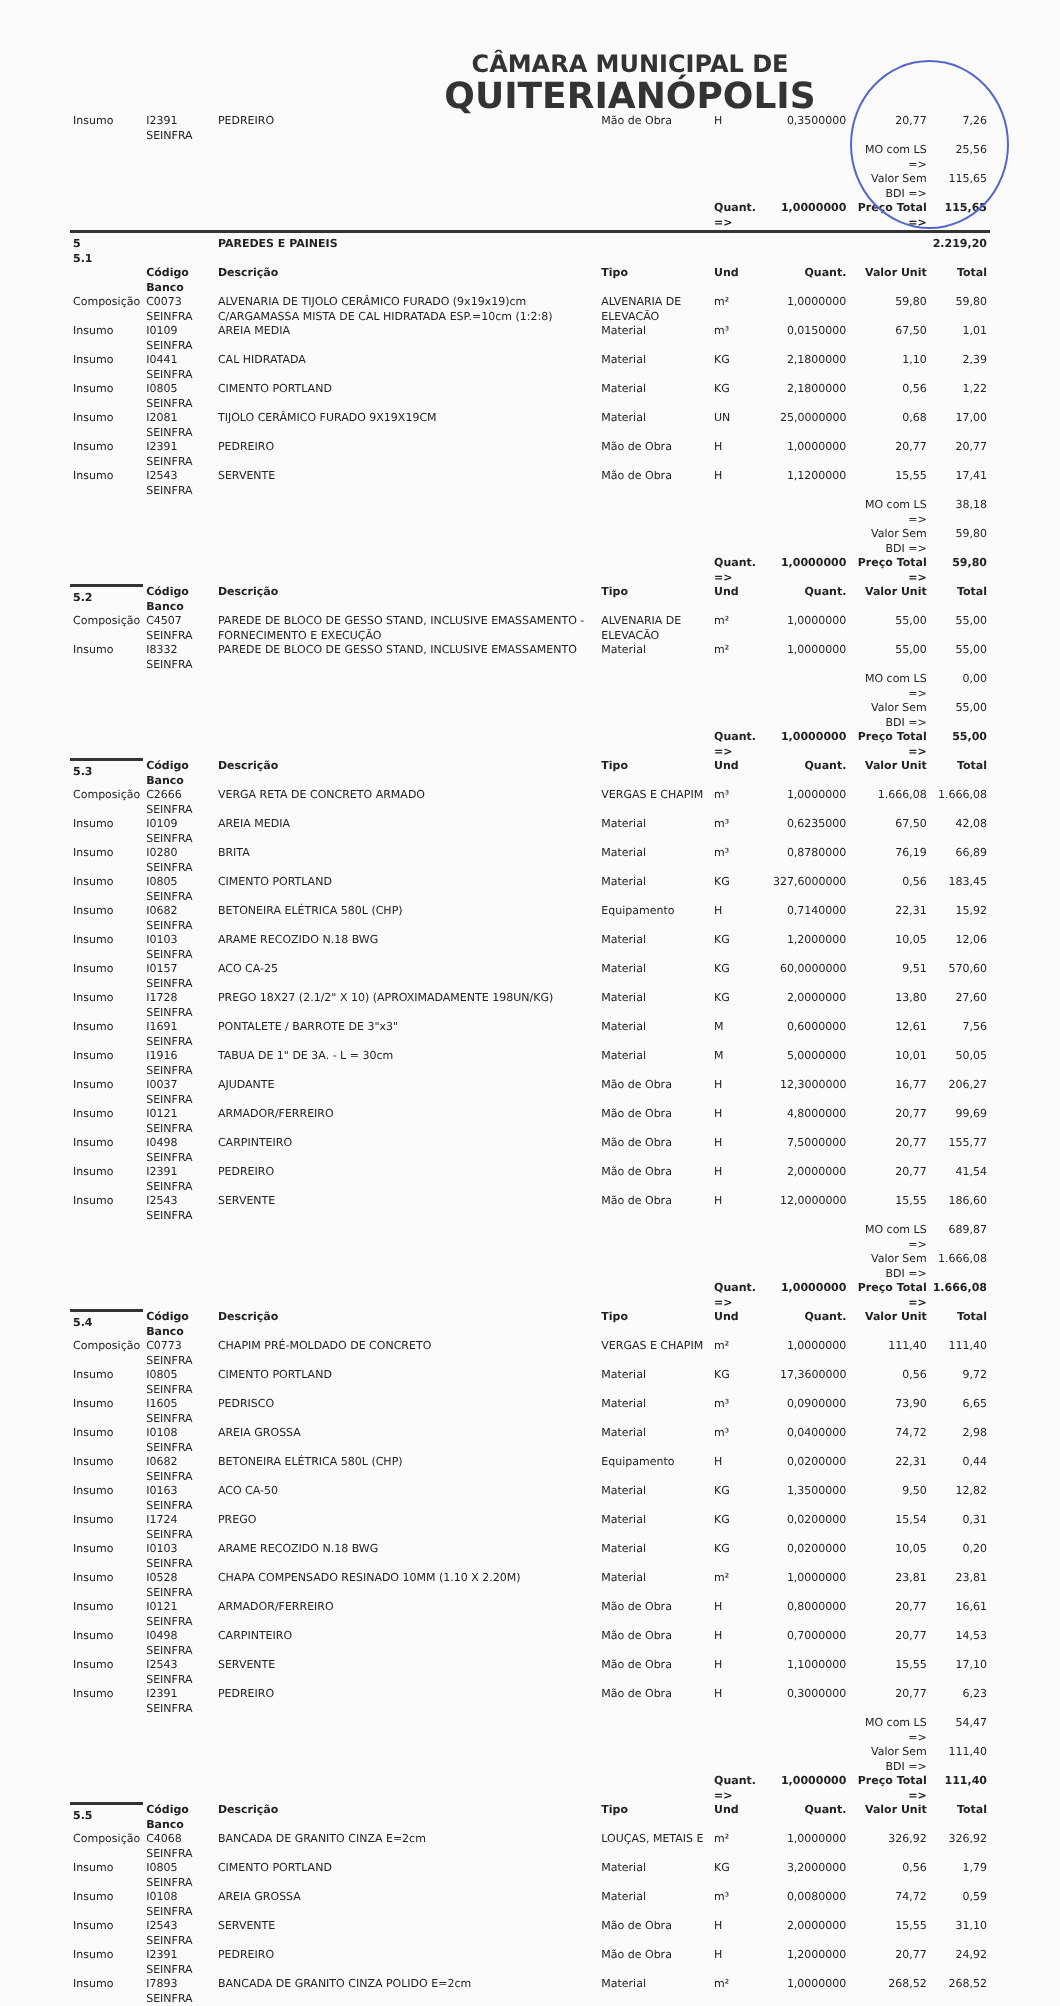CÂMARA MUNICIPAL DE
QUITERIANÓPOLIS
| Insumo | I2391 SEINFRA | PEDREIRO | Mão de Obra | H | 0,3500000 | 20,77 | 7,26 |
| | | | | | | MO com LS => | 25,56 |
| | | | | | | Valor Sem BDI => | 115,65 |
| | | | | Quant. => | 1,0000000 | Preço Total => | 115,65 |
| 5 5.1 | | PAREDES E PAINEIS | | | | | 2.219,20 |
| | Código Banco | Descrição | Tipo | Und | Quant. | Valor Unit | Total |
| Composição | C0073 SEINFRA | ALVENARIA DE TIJOLO CERÂMICO FURADO (9x19x19)cm C/ARGAMASSA MISTA DE CAL HIDRATADA ESP.=10cm (1:2:8) | ALVENARIA DE ELEVACÃO | m² | 1,0000000 | 59,80 | 59,80 |
| Insumo | I0109 SEINFRA | AREIA MEDIA | Material | m³ | 0,0150000 | 67,50 | 1,01 |
| Insumo | I0441 SEINFRA | CAL HIDRATADA | Material | KG | 2,1800000 | 1,10 | 2,39 |
| Insumo | I0805 SEINFRA | CIMENTO PORTLAND | Material | KG | 2,1800000 | 0,56 | 1,22 |
| Insumo | I2081 SEINFRA | TIJOLO CERÂMICO FURADO 9X19X19CM | Material | UN | 25,0000000 | 0,68 | 17,00 |
| Insumo | I2391 SEINFRA | PEDREIRO | Mão de Obra | H | 1,0000000 | 20,77 | 20,77 |
| Insumo | I2543 SEINFRA | SERVENTE | Mão de Obra | H | 1,1200000 | 15,55 | 17,41 |
| | | | | | | MO com LS => | 38,18 |
| | | | | | | Valor Sem BDI => | 59,80 |
| | | | | Quant. => | 1,0000000 | Preço Total => | 59,80 |
| 5.2 | Código Banco | Descrição | Tipo | Und | Quant. | Valor Unit | Total |
| Composição | C4507 SEINFRA | PAREDE DE BLOCO DE GESSO STAND, INCLUSIVE EMASSAMENTO - FORNECIMENTO E EXECUÇÃO | ALVENARIA DE ELEVACÃO | m² | 1,0000000 | 55,00 | 55,00 |
| Insumo | I8332 SEINFRA | PAREDE DE BLOCO DE GESSO STAND, INCLUSIVE EMASSAMENTO | Material | m² | 1,0000000 | 55,00 | 55,00 |
| | | | | | | MO com LS => | 0,00 |
| | | | | | | Valor Sem BDI => | 55,00 |
| | | | | Quant. => | 1,0000000 | Preço Total => | 55,00 |
| 5.3 | Código Banco | Descrição | Tipo | Und | Quant. | Valor Unit | Total |
| Composição | C2666 SEINFRA | VERGA RETA DE CONCRETO ARMADO | VERGAS E CHAPIM | m³ | 1,0000000 | 1.666,08 | 1.666,08 |
| Insumo | I0109 SEINFRA | AREIA MEDIA | Material | m³ | 0,6235000 | 67,50 | 42,08 |
| Insumo | I0280 SEINFRA | BRITA | Material | m³ | 0,8780000 | 76,19 | 66,89 |
| Insumo | I0805 SEINFRA | CIMENTO PORTLAND | Material | KG | 327,6000000 | 0,56 | 183,45 |
| Insumo | I0682 SEINFRA | BETONEIRA ELÉTRICA 580L (CHP) | Equipamento | H | 0,7140000 | 22,31 | 15,92 |
| Insumo | I0103 SEINFRA | ARAME RECOZIDO N.18 BWG | Material | KG | 1,2000000 | 10,05 | 12,06 |
| Insumo | I0157 SEINFRA | ACO CA-25 | Material | KG | 60,0000000 | 9,51 | 570,60 |
| Insumo | I1728 SEINFRA | PREGO 18X27 (2.1/2" X 10) (APROXIMADAMENTE 198UN/KG) | Material | KG | 2,0000000 | 13,80 | 27,60 |
| Insumo | I1691 SEINFRA | PONTALETE / BARROTE DE 3"x3" | Material | M | 0,6000000 | 12,61 | 7,56 |
| Insumo | I1916 SEINFRA | TABUA DE 1" DE 3A. - L = 30cm | Material | M | 5,0000000 | 10,01 | 50,05 |
| Insumo | I0037 SEINFRA | AJUDANTE | Mão de Obra | H | 12,3000000 | 16,77 | 206,27 |
| Insumo | I0121 SEINFRA | ARMADOR/FERREIRO | Mão de Obra | H | 4,8000000 | 20,77 | 99,69 |
| Insumo | I0498 SEINFRA | CARPINTEIRO | Mão de Obra | H | 7,5000000 | 20,77 | 155,77 |
| Insumo | I2391 SEINFRA | PEDREIRO | Mão de Obra | H | 2,0000000 | 20,77 | 41,54 |
| Insumo | I2543 SEINFRA | SERVENTE | Mão de Obra | H | 12,0000000 | 15,55 | 186,60 |
| | | | | | | MO com LS => | 689,87 |
| | | | | | | Valor Sem BDI => | 1.666,08 |
| | | | | Quant. => | 1,0000000 | Preço Total => | 1.666,08 |
| 5.4 | Código Banco | Descrição | Tipo | Und | Quant. | Valor Unit | Total |
| Composição | C0773 SEINFRA | CHAPIM PRÉ-MOLDADO DE CONCRETO | VERGAS E CHAPIM | m² | 1,0000000 | 111,40 | 111,40 |
| Insumo | I0805 SEINFRA | CIMENTO PORTLAND | Material | KG | 17,3600000 | 0,56 | 9,72 |
| Insumo | I1605 SEINFRA | PEDRISCO | Material | m³ | 0,0900000 | 73,90 | 6,65 |
| Insumo | I0108 SEINFRA | AREIA GROSSA | Material | m³ | 0,0400000 | 74,72 | 2,98 |
| Insumo | I0682 SEINFRA | BETONEIRA ELÉTRICA 580L (CHP) | Equipamento | H | 0,0200000 | 22,31 | 0,44 |
| Insumo | I0163 SEINFRA | ACO CA-50 | Material | KG | 1,3500000 | 9,50 | 12,82 |
| Insumo | I1724 SEINFRA | PREGO | Material | KG | 0,0200000 | 15,54 | 0,31 |
| Insumo | I0103 SEINFRA | ARAME RECOZIDO N.18 BWG | Material | KG | 0,0200000 | 10,05 | 0,20 |
| Insumo | I0528 SEINFRA | CHAPA COMPENSADO RESINADO 10MM (1.10 X 2.20M) | Material | m² | 1,0000000 | 23,81 | 23,81 |
| Insumo | I0121 SEINFRA | ARMADOR/FERREIRO | Mão de Obra | H | 0,8000000 | 20,77 | 16,61 |
| Insumo | I0498 SEINFRA | CARPINTEIRO | Mão de Obra | H | 0,7000000 | 20,77 | 14,53 |
| Insumo | I2543 SEINFRA | SERVENTE | Mão de Obra | H | 1,1000000 | 15,55 | 17,10 |
| Insumo | I2391 SEINFRA | PEDREIRO | Mão de Obra | H | 0,3000000 | 20,77 | 6,23 |
| | | | | | | MO com LS => | 54,47 |
| | | | | | | Valor Sem BDI => | 111,40 |
| | | | | Quant. => | 1,0000000 | Preço Total => | 111,40 |
| 5.5 | Código Banco | Descrição | Tipo | Und | Quant. | Valor Unit | Total |
| Composição | C4068 SEINFRA | BANCADA DE GRANITO CINZA E=2cm | LOUÇAS, METAIS E | m² | 1,0000000 | 326,92 | 326,92 |
| Insumo | I0805 SEINFRA | CIMENTO PORTLAND | Material | KG | 3,2000000 | 0,56 | 1,79 |
| Insumo | I0108 SEINFRA | AREIA GROSSA | Material | m³ | 0,0080000 | 74,72 | 0,59 |
| Insumo | I2543 SEINFRA | SERVENTE | Mão de Obra | H | 2,0000000 | 15,55 | 31,10 |
| Insumo | I2391 SEINFRA | PEDREIRO | Mão de Obra | H | 1,2000000 | 20,77 | 24,92 |
| Insumo | I7893 SEINFRA | BANCADA DE GRANITO CINZA POLIDO E=2cm | Material | m² | 1,0000000 | 268,52 | 268,52 |